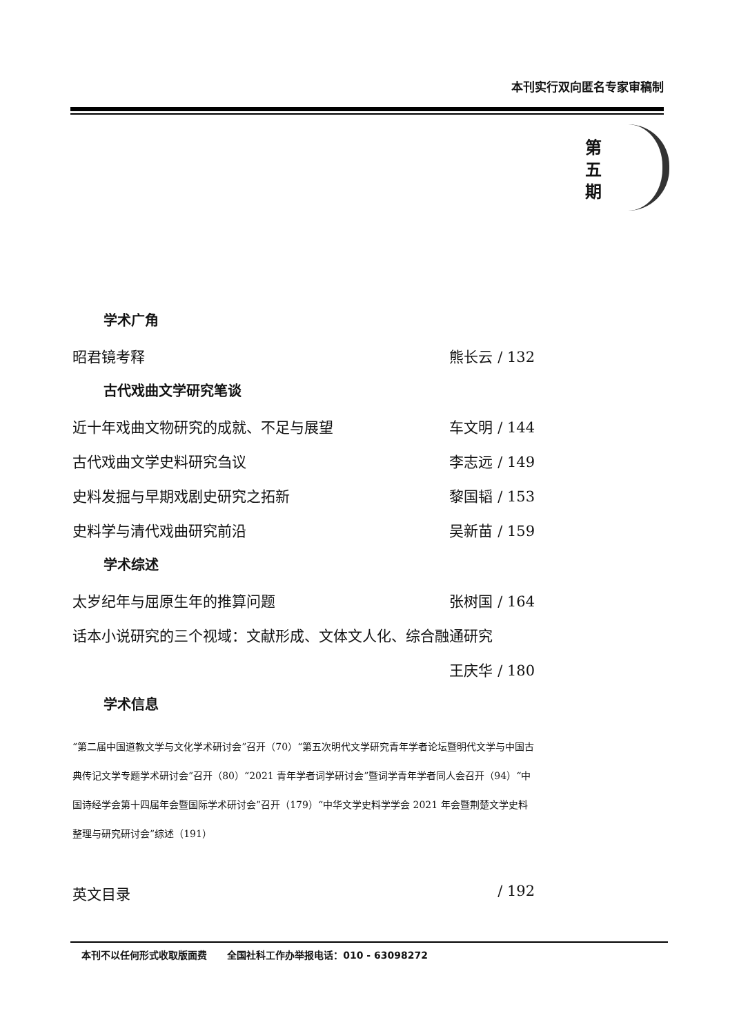本刊实行双向匿名专家审稿制
第 五 期
学术广角
昭君镜考释 熊长云 / 132
古代戏曲文学研究笔谈
近十年戏曲文物研究的成就、不足与展望 车文明 / 144
古代戏曲文学史料研究刍议 李志远 / 149
史料发掘与早期戏剧史研究之拓新 黎国韬 / 153
史料学与清代戏曲研究前沿 吴新苗 / 159
学术综述
太岁纪年与屈原生年的推算问题 张树国 / 164
话本小说研究的三个视域：文献形成、文体文人化、综合融通研究
王庆华 / 180
学术信息
“第二届中国道教文学与文化学术研讨会”召开（70）“第五次明代文学研究青年学者论坛暨明代文学与中国古典传记文学专题学术研讨会”召开（80）“2021 青年学者词学研讨会”暨词学青年学者同人会召开（94）“中国诗经学会第十四届年会暨国际学术研讨会”召开（179）“中华文学史料学学会 2021 年会暨荆楚文学史料整理与研究研讨会”综述（191）
英文目录 / 192
本刊不以任何形式收取版面费 全国社科工作办举报电话：010 - 63098272